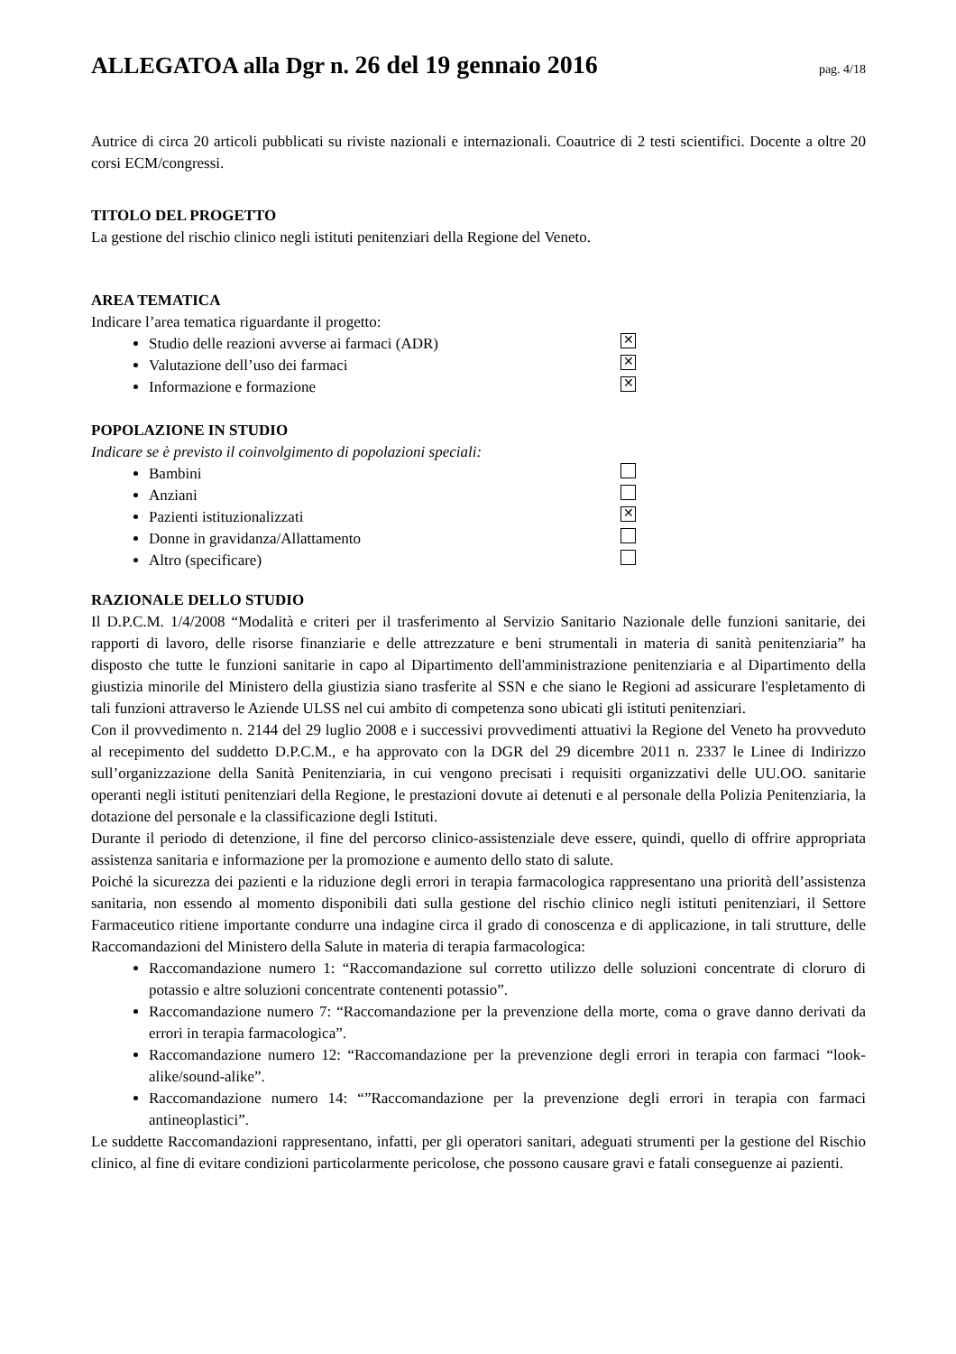ALLEGATOA alla Dgr n. 26 del 19 gennaio 2016
pag. 4/18
Autrice di circa 20 articoli pubblicati su riviste nazionali e internazionali. Coautrice di 2 testi scientifici. Docente a oltre 20 corsi ECM/congressi.
TITOLO DEL PROGETTO
La gestione del rischio clinico negli istituti penitenziari della Regione del Veneto.
AREA TEMATICA
Indicare l’area tematica riguardante il progetto:
Studio delle reazioni avverse ai farmaci (ADR) ✕
Valutazione dell’uso dei farmaci ✕
Informazione e formazione ✕
POPOLAZIONE IN STUDIO
Indicare se è previsto il coinvolgimento di popolazioni speciali:
Bambini
Anziani
Pazienti istituzionalizzati ✕
Donne in gravidanza/Allattamento
Altro (specificare)
RAZIONALE DELLO STUDIO
Il D.P.C.M. 1/4/2008 “Modalità e criteri per il trasferimento al Servizio Sanitario Nazionale delle funzioni sanitarie, dei rapporti di lavoro, delle risorse finanziarie e delle attrezzature e beni strumentali in materia di sanità penitenziaria” ha disposto che tutte le funzioni sanitarie in capo al Dipartimento dell'amministrazione penitenziaria e al Dipartimento della giustizia minorile del Ministero della giustizia siano trasferite al SSN e che siano le Regioni ad assicurare l'espletamento di tali funzioni attraverso le Aziende ULSS nel cui ambito di competenza sono ubicati gli istituti penitenziari.
Con il provvedimento n. 2144 del 29 luglio 2008 e i successivi provvedimenti attuativi la Regione del Veneto ha provveduto al recepimento del suddetto D.P.C.M., e ha approvato con la DGR del 29 dicembre 2011 n. 2337 le Linee di Indirizzo sull’organizzazione della Sanità Penitenziaria, in cui vengono precisati i requisiti organizzativi delle UU.OO. sanitarie operanti negli istituti penitenziari della Regione, le prestazioni dovute ai detenuti e al personale della Polizia Penitenziaria, la dotazione del personale e la classificazione degli Istituti.
Durante il periodo di detenzione, il fine del percorso clinico-assistenziale deve essere, quindi, quello di offrire appropriata assistenza sanitaria e informazione per la promozione e aumento dello stato di salute.
Poiché la sicurezza dei pazienti e la riduzione degli errori in terapia farmacologica rappresentano una priorità dell’assistenza sanitaria, non essendo al momento disponibili dati sulla gestione del rischio clinico negli istituti penitenziari, il Settore Farmaceutico ritiene importante condurre una indagine circa il grado di conoscenza e di applicazione, in tali strutture, delle Raccomandazioni del Ministero della Salute in materia di terapia farmacologica:
Raccomandazione numero 1: “Raccomandazione sul corretto utilizzo delle soluzioni concentrate di cloruro di potassio e altre soluzioni concentrate contenenti potassio”.
Raccomandazione numero 7: “Raccomandazione per la prevenzione della morte, coma o grave danno derivati da errori in terapia farmacologica”.
Raccomandazione numero 12: “Raccomandazione per la prevenzione degli errori in terapia con farmaci “look-alike/sound-alike”.
Raccomandazione numero 14: “”Raccomandazione per la prevenzione degli errori in terapia con farmaci antineoplastici”.
Le suddette Raccomandazioni rappresentano, infatti, per gli operatori sanitari, adeguati strumenti per la gestione del Rischio clinico, al fine di evitare condizioni particolarmente pericolose, che possono causare gravi e fatali conseguenze ai pazienti.